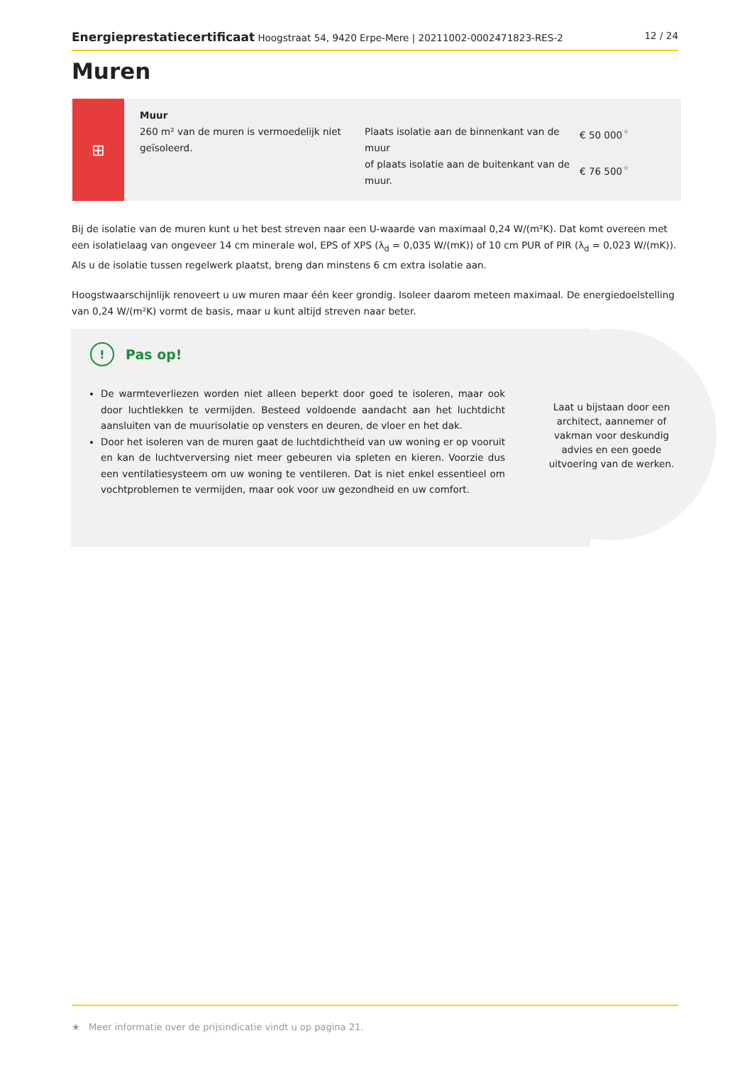Energieprestatiecertificaat Hoogstraat 54, 9420 Erpe-Mere | 20211002-0002471823-RES-2
12 / 24
Muren
⊞
| Muur 260 m² van de muren is vermoedelijk niet geïsoleerd. | Plaats isolatie aan de binnenkant van de muur of plaats isolatie aan de buitenkant van de muur. | € 50 000<sup>★</sup> € 76 500<sup>★</sup> |
Bij de isolatie van de muren kunt u het best streven naar een U-waarde van maximaal 0,24 W/(m²K). Dat komt overeen met een isolatielaag van ongeveer 14 cm minerale wol, EPS of XPS (λ<sub>d</sub> = 0,035 W/(mK)) of 10 cm PUR of PIR (λ<sub>d</sub> = 0,023 W/(mK)). Als u de isolatie tussen regelwerk plaatst, breng dan minstens 6 cm extra isolatie aan.
Hoogstwaarschijnlijk renoveert u uw muren maar één keer grondig. Isoleer daarom meteen maximaal. De energiedoelstelling van 0,24 W/(m²K) vormt de basis, maar u kunt altijd streven naar beter.
Laat u bijstaan door een architect, aannemer of vakman voor deskundig advies en een goede uitvoering van de werken.
! Pas op!
De warmteverliezen worden niet alleen beperkt door goed te isoleren, maar ook door luchtlekken te vermijden. Besteed voldoende aandacht aan het luchtdicht aansluiten van de muurisolatie op vensters en deuren, de vloer en het dak.
Door het isoleren van de muren gaat de luchtdichtheid van uw woning er op vooruit en kan de luchtverversing niet meer gebeuren via spleten en kieren. Voorzie dus een ventilatiesysteem om uw woning te ventileren. Dat is niet enkel essentieel om vochtproblemen te vermijden, maar ook voor uw gezondheid en uw comfort.
★ Meer informatie over de prijsindicatie vindt u op pagina 21.